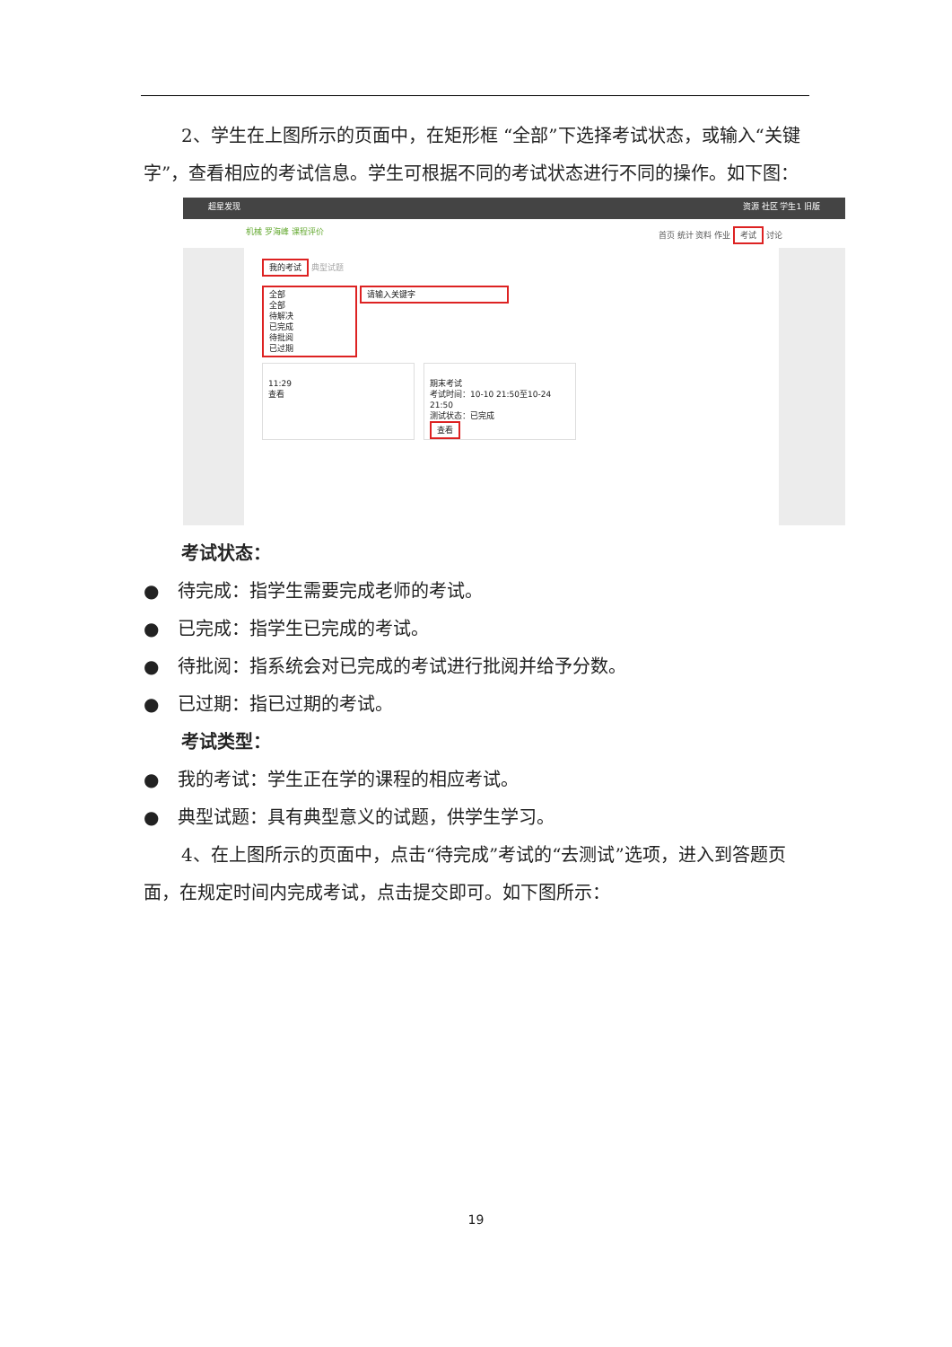2、学生在上图所示的页面中，在矩形框 “全部”下选择考试状态，或输入“关键字”，查看相应的考试信息。学生可根据不同的考试状态进行不同的操作。如下图：
超星发现 资源 社区 学生1 旧版
机械 罗海峰 课程评价 首页 统计 资料 作业 考试 讨论
我的考试 典型试题
全部
全部
待解决
已完成
待批阅
已过期 请输入关键字
11:29
查看
期末考试
考试时间：10-10 21:50至10-24 21:50
测试状态：已完成
查看
考试状态：
● 待完成：指学生需要完成老师的考试。
● 已完成：指学生已完成的考试。
● 待批阅：指系统会对已完成的考试进行批阅并给予分数。
● 已过期：指已过期的考试。
考试类型：
● 我的考试：学生正在学的课程的相应考试。
● 典型试题：具有典型意义的试题，供学生学习。
4、在上图所示的页面中，点击“待完成”考试的“去测试”选项，进入到答题页面，在规定时间内完成考试，点击提交即可。如下图所示：
19